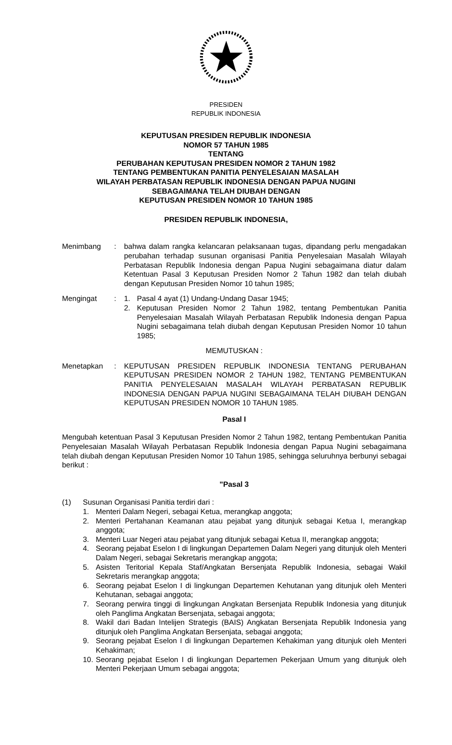PRESIDEN
REPUBLIK INDONESIA
KEPUTUSAN PRESIDEN REPUBLIK INDONESIA
NOMOR 57 TAHUN 1985
TENTANG
PERUBAHAN KEPUTUSAN PRESIDEN NOMOR 2 TAHUN 1982
TENTANG PEMBENTUKAN PANITIA PENYELESAIAN MASALAH
WILAYAH PERBATASAN REPUBLIK INDONESIA DENGAN PAPUA NUGINI
SEBAGAIMANA TELAH DIUBAH DENGAN
KEPUTUSAN PRESIDEN NOMOR 10 TAHUN 1985
PRESIDEN REPUBLIK INDONESIA,
Menimbang : bahwa dalam rangka kelancaran pelaksanaan tugas, dipandang perlu mengadakan perubahan terhadap susunan organisasi Panitia Penyelesaian Masalah Wilayah Perbatasan Republik Indonesia dengan Papua Nugini sebagaimana diatur dalam Ketentuan Pasal 3 Keputusan Presiden Nomor 2 Tahun 1982 dan telah diubah dengan Keputusan Presiden Nomor 10 tahun 1985;
Mengingat : 1. Pasal 4 ayat (1) Undang-Undang Dasar 1945;
2. Keputusan Presiden Nomor 2 Tahun 1982, tentang Pembentukan Panitia Penyelesaian Masalah Wilayah Perbatasan Republik Indonesia dengan Papua Nugini sebagaimana telah diubah dengan Keputusan Presiden Nomor 10 tahun 1985;
MEMUTUSKAN :
Menetapkan : KEPUTUSAN PRESIDEN REPUBLIK INDONESIA TENTANG PERUBAHAN KEPUTUSAN PRESIDEN NOMOR 2 TAHUN 1982, TENTANG PEMBENTUKAN PANITIA PENYELESAIAN MASALAH WILAYAH PERBATASAN REPUBLIK INDONESIA DENGAN PAPUA NUGINI SEBAGAIMANA TELAH DIUBAH DENGAN KEPUTUSAN PRESIDEN NOMOR 10 TAHUN 1985.
Pasal I
Mengubah ketentuan Pasal 3 Keputusan Presiden Nomor 2 Tahun 1982, tentang Pembentukan Panitia Penyelesaian Masalah Wilayah Perbatasan Republik Indonesia dengan Papua Nugini sebagaimana telah diubah dengan Keputusan Presiden Nomor 10 Tahun 1985, sehingga seluruhnya berbunyi sebagai berikut :
"Pasal 3
(1) Susunan Organisasi Panitia terdiri dari :
1. Menteri Dalam Negeri, sebagai Ketua, merangkap anggota;
2. Menteri Pertahanan Keamanan atau pejabat yang ditunjuk sebagai Ketua I, merangkap anggota;
3. Menteri Luar Negeri atau pejabat yang ditunjuk sebagai Ketua II, merangkap anggota;
4. Seorang pejabat Eselon I di lingkungan Departemen Dalam Negeri yang ditunjuk oleh Menteri Dalam Negeri, sebagai Sekretaris merangkap anggota;
5. Asisten Teritorial Kepala Staf/Angkatan Bersenjata Republik Indonesia, sebagai Wakil Sekretaris merangkap anggota;
6. Seorang pejabat Eselon I di lingkungan Departemen Kehutanan yang ditunjuk oleh Menteri Kehutanan, sebagai anggota;
7. Seorang perwira tinggi di lingkungan Angkatan Bersenjata Republik Indonesia yang ditunjuk oleh Panglima Angkatan Bersenjata, sebagai anggota;
8. Wakil dari Badan Intelijen Strategis (BAIS) Angkatan Bersenjata Republik Indonesia yang ditunjuk oleh Panglima Angkatan Bersenjata, sebagai anggota;
9. Seorang pejabat Eselon I di lingkungan Departemen Kehakiman yang ditunjuk oleh Menteri Kehakiman;
10. Seorang pejabat Eselon I di lingkungan Departemen Pekerjaan Umum yang ditunjuk oleh Menteri Pekerjaan Umum sebagai anggota;